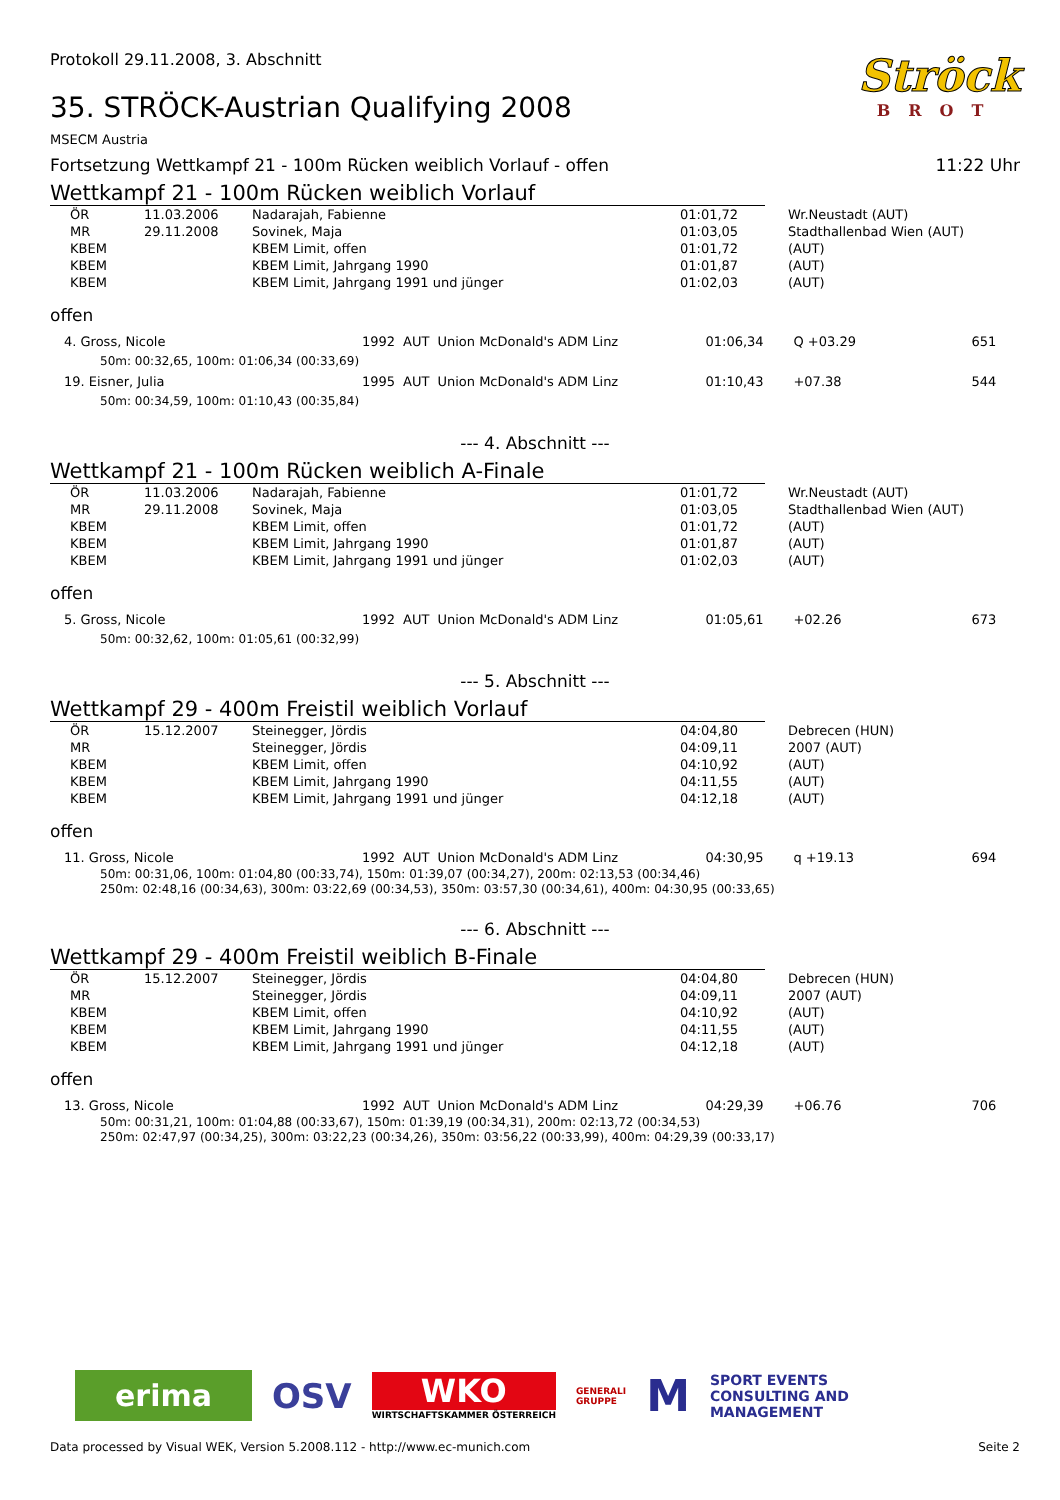Protokoll 29.11.2008, 3. Abschnitt
35. STRÖCK-Austrian Qualifying 2008
MSECM Austria
Ströck
BROT
Fortsetzung Wettkampf 21 - 100m Rücken weiblich Vorlauf - offen 11:22 Uhr
Wettkampf 21 - 100m Rücken weiblich Vorlauf
| ÖR | 11.03.2006 | Nadarajah, Fabienne | 01:01,72 | Wr.Neustadt (AUT) |
| MR | 29.11.2008 | Sovinek, Maja | 01:03,05 | Stadthallenbad Wien (AUT) |
| KBEM | | KBEM Limit, offen | 01:01,72 | (AUT) |
| KBEM | | KBEM Limit, Jahrgang 1990 | 01:01,87 | (AUT) |
| KBEM | | KBEM Limit, Jahrgang 1991 und jünger | 01:02,03 | (AUT) |
offen
| 4. Gross, Nicole | 1992 | AUT | Union McDonald's ADM Linz | 01:06,34 | Q +03.29 | 651 |
| 50m: 00:32,65, 100m: 01:06,34 (00:33,69) | | | | | | |
| 19. Eisner, Julia | 1995 | AUT | Union McDonald's ADM Linz | 01:10,43 | +07.38 | 544 |
| 50m: 00:34,59, 100m: 01:10,43 (00:35,84) | | | | | | |
--- 4. Abschnitt ---
Wettkampf 21 - 100m Rücken weiblich A-Finale
| ÖR | 11.03.2006 | Nadarajah, Fabienne | 01:01,72 | Wr.Neustadt (AUT) |
| MR | 29.11.2008 | Sovinek, Maja | 01:03,05 | Stadthallenbad Wien (AUT) |
| KBEM | | KBEM Limit, offen | 01:01,72 | (AUT) |
| KBEM | | KBEM Limit, Jahrgang 1990 | 01:01,87 | (AUT) |
| KBEM | | KBEM Limit, Jahrgang 1991 und jünger | 01:02,03 | (AUT) |
offen
| 5. Gross, Nicole | 1992 | AUT | Union McDonald's ADM Linz | 01:05,61 | +02.26 | 673 |
| 50m: 00:32,62, 100m: 01:05,61 (00:32,99) | | | | | | |
--- 5. Abschnitt ---
Wettkampf 29 - 400m Freistil weiblich Vorlauf
| ÖR | 15.12.2007 | Steinegger, Jördis | 04:04,80 | Debrecen (HUN) |
| MR | | Steinegger, Jördis | 04:09,11 | 2007 (AUT) |
| KBEM | | KBEM Limit, offen | 04:10,92 | (AUT) |
| KBEM | | KBEM Limit, Jahrgang 1990 | 04:11,55 | (AUT) |
| KBEM | | KBEM Limit, Jahrgang 1991 und jünger | 04:12,18 | (AUT) |
offen
| 11. Gross, Nicole | 1992 | AUT | Union McDonald's ADM Linz | 04:30,95 | q +19.13 | 694 |
| 50m: 00:31,06, 100m: 01:04,80 (00:33,74), 150m: 01:39,07 (00:34,27), 200m: 02:13,53 (00:34,46) 250m: 02:48,16 (00:34,63), 300m: 03:22,69 (00:34,53), 350m: 03:57,30 (00:34,61), 400m: 04:30,95 (00:33,65) | | | | | | |
--- 6. Abschnitt ---
Wettkampf 29 - 400m Freistil weiblich B-Finale
| ÖR | 15.12.2007 | Steinegger, Jördis | 04:04,80 | Debrecen (HUN) |
| MR | | Steinegger, Jördis | 04:09,11 | 2007 (AUT) |
| KBEM | | KBEM Limit, offen | 04:10,92 | (AUT) |
| KBEM | | KBEM Limit, Jahrgang 1990 | 04:11,55 | (AUT) |
| KBEM | | KBEM Limit, Jahrgang 1991 und jünger | 04:12,18 | (AUT) |
offen
| 13. Gross, Nicole | 1992 | AUT | Union McDonald's ADM Linz | 04:29,39 | +06.76 | 706 |
| 50m: 00:31,21, 100m: 01:04,88 (00:33,67), 150m: 01:39,19 (00:34,31), 200m: 02:13,72 (00:34,53) 250m: 02:47,97 (00:34,25), 300m: 03:22,23 (00:34,26), 350m: 03:56,22 (00:33,99), 400m: 04:29,39 (00:33,17) | | | | | | |
erima
OSV
WKO
WIRTSCHAFTSKAMMER ÖSTERREICH
GENERALI
GRUPPE
M
SPORT EVENTS
CONSULTING AND
MANAGEMENT
Data processed by Visual WEK, Version 5.2008.112 - http://www.ec-munich.com Seite 2